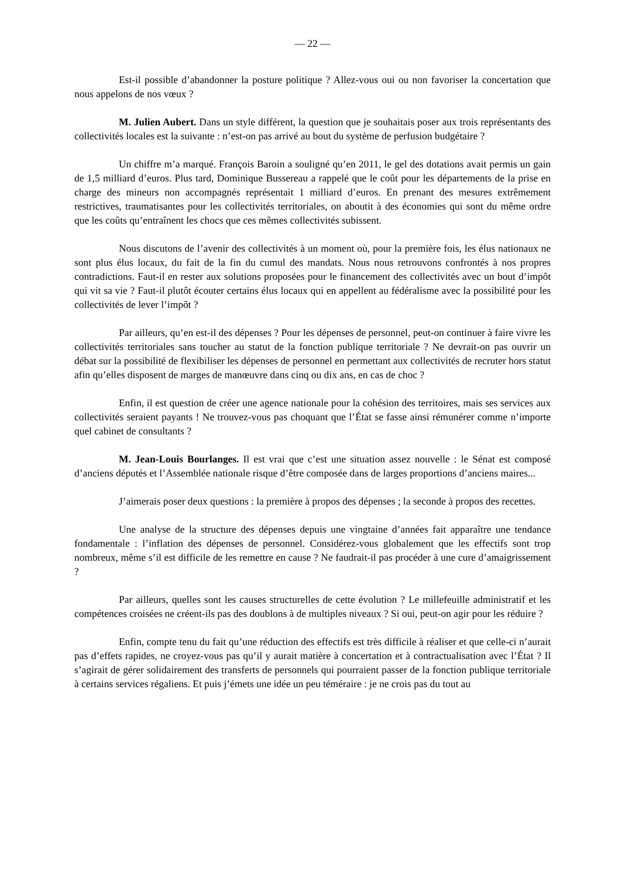— 22 —
Est-il possible d’abandonner la posture politique ? Allez-vous oui ou non favoriser la concertation que nous appelons de nos vœux ?
M. Julien Aubert. Dans un style différent, la question que je souhaitais poser aux trois représentants des collectivités locales est la suivante : n’est-on pas arrivé au bout du système de perfusion budgétaire ?
Un chiffre m’a marqué. François Baroin a souligné qu’en 2011, le gel des dotations avait permis un gain de 1,5 milliard d’euros. Plus tard, Dominique Bussereau a rappelé que le coût pour les départements de la prise en charge des mineurs non accompagnés représentait 1 milliard d’euros. En prenant des mesures extrêmement restrictives, traumatisantes pour les collectivités territoriales, on aboutit à des économies qui sont du même ordre que les coûts qu’entraînent les chocs que ces mêmes collectivités subissent.
Nous discutons de l’avenir des collectivités à un moment où, pour la première fois, les élus nationaux ne sont plus élus locaux, du fait de la fin du cumul des mandats. Nous nous retrouvons confrontés à nos propres contradictions. Faut-il en rester aux solutions proposées pour le financement des collectivités avec un bout d’impôt qui vit sa vie ? Faut-il plutôt écouter certains élus locaux qui en appellent au fédéralisme avec la possibilité pour les collectivités de lever l’impôt ?
Par ailleurs, qu’en est-il des dépenses ? Pour les dépenses de personnel, peut-on continuer à faire vivre les collectivités territoriales sans toucher au statut de la fonction publique territoriale ? Ne devrait-on pas ouvrir un débat sur la possibilité de flexibiliser les dépenses de personnel en permettant aux collectivités de recruter hors statut afin qu’elles disposent de marges de manœuvre dans cinq ou dix ans, en cas de choc ?
Enfin, il est question de créer une agence nationale pour la cohésion des territoires, mais ses services aux collectivités seraient payants ! Ne trouvez-vous pas choquant que l’État se fasse ainsi rémunérer comme n’importe quel cabinet de consultants ?
M. Jean-Louis Bourlanges. Il est vrai que c’est une situation assez nouvelle : le Sénat est composé d’anciens députés et l’Assemblée nationale risque d’être composée dans de larges proportions d’anciens maires...
J’aimerais poser deux questions : la première à propos des dépenses ; la seconde à propos des recettes.
Une analyse de la structure des dépenses depuis une vingtaine d’années fait apparaître une tendance fondamentale : l’inflation des dépenses de personnel. Considérez-vous globalement que les effectifs sont trop nombreux, même s’il est difficile de les remettre en cause ? Ne faudrait-il pas procéder à une cure d’amaigrissement ?
Par ailleurs, quelles sont les causes structurelles de cette évolution ? Le millefeuille administratif et les compétences croisées ne créent-ils pas des doublons à de multiples niveaux ? Si oui, peut-on agir pour les réduire ?
Enfin, compte tenu du fait qu’une réduction des effectifs est très difficile à réaliser et que celle-ci n’aurait pas d’effets rapides, ne croyez-vous pas qu’il y aurait matière à concertation et à contractualisation avec l’État ? Il s’agirait de gérer solidairement des transferts de personnels qui pourraient passer de la fonction publique territoriale à certains services régaliens. Et puis j’émets une idée un peu téméraire : je ne crois pas du tout au